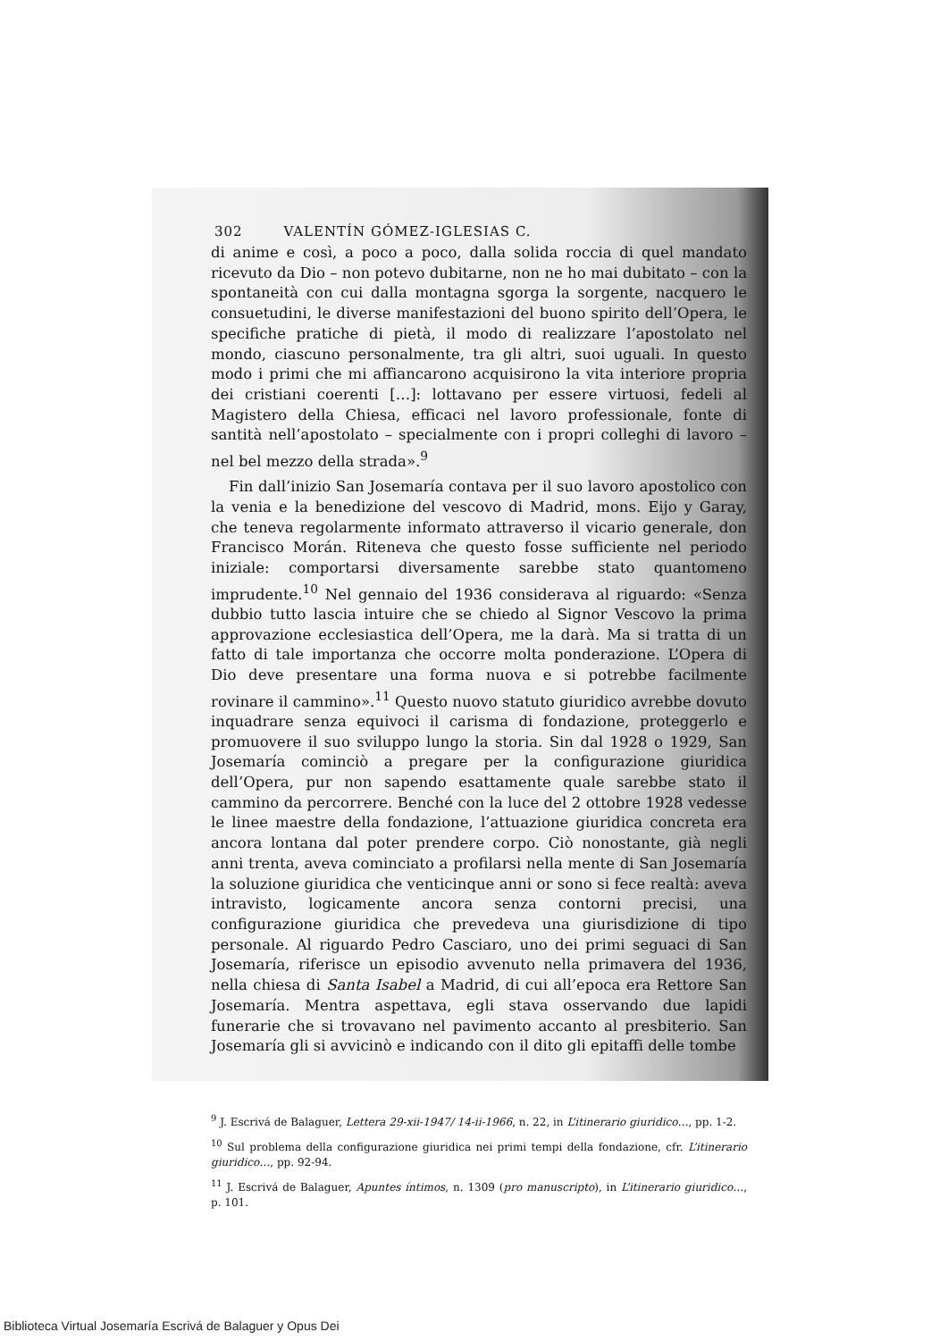302 VALENTÍN GÓMEZ-IGLESIAS C.
di anime e così, a poco a poco, dalla solida roccia di quel mandato ricevuto da Dio – non potevo dubitarne, non ne ho mai dubitato – con la spontaneità con cui dalla montagna sgorga la sorgente, nacquero le consuetudini, le diverse manifestazioni del buono spirito dell’Opera, le specifiche pratiche di pietà, il modo di realizzare l’apostolato nel mondo, ciascuno personalmente, tra gli altri, suoi uguali. In questo modo i primi che mi affiancarono acquisirono la vita interiore propria dei cristiani coerenti […]: lottavano per essere virtuosi, fedeli al Magistero della Chiesa, efficaci nel lavoro professionale, fonte di santità nell’apostolato – specialmente con i propri colleghi di lavoro – nel bel mezzo della strada».<sup>9</sup>
Fin dall’inizio San Josemaría contava per il suo lavoro apostolico con la venia e la benedizione del vescovo di Madrid, mons. Eijo y Garay, che teneva regolarmente informato attraverso il vicario generale, don Francisco Morán. Riteneva che questo fosse sufficiente nel periodo iniziale: comportarsi diversamente sarebbe stato quantomeno imprudente.<sup>10</sup> Nel gennaio del 1936 considerava al riguardo: «Senza dubbio tutto lascia intuire che se chiedo al Signor Vescovo la prima approvazione ecclesiastica dell’Opera, me la darà. Ma si tratta di un fatto di tale importanza che occorre molta ponderazione. L’Opera di Dio deve presentare una forma nuova e si potrebbe facilmente rovinare il cammino».<sup>11</sup> Questo nuovo statuto giuridico avrebbe dovuto inquadrare senza equivoci il carisma di fondazione, proteggerlo e promuovere il suo sviluppo lungo la storia. Sin dal 1928 o 1929, San Josemaría cominciò a pregare per la configurazione giuridica dell’Opera, pur non sapendo esattamente quale sarebbe stato il cammino da percorrere. Benché con la luce del 2 ottobre 1928 vedesse le linee maestre della fondazione, l’attuazione giuridica concreta era ancora lontana dal poter prendere corpo. Ciò nonostante, già negli anni trenta, aveva cominciato a profilarsi nella mente di San Josemaría la soluzione giuridica che venticinque anni or sono si fece realtà: aveva intravisto, logicamente ancora senza contorni precisi, una configurazione giuridica che prevedeva una giurisdizione di tipo personale. Al riguardo Pedro Casciaro, uno dei primi seguaci di San Josemaría, riferisce un episodio avvenuto nella primavera del 1936, nella chiesa di Santa Isabel a Madrid, di cui all’epoca era Rettore San Josemaría. Mentra aspettava, egli stava osservando due lapidi funerarie che si trovavano nel pavimento accanto al presbiterio. San Josemaría gli si avvicinò e indicando con il dito gli epitaffi delle tombe
<sup>9</sup> J. Escrivá de Balaguer, Lettera 29-xii-1947/ 14-ii-1966, n. 22, in L’itinerario giuridico…, pp. 1-2.
<sup>10</sup> Sul problema della configurazione giuridica nei primi tempi della fondazione, cfr. L’itinerario giuridico…, pp. 92-94.
<sup>11</sup> J. Escrivá de Balaguer, Apuntes íntimos, n. 1309 (pro manuscripto), in L’itinerario giuridico…, p. 101.
Biblioteca Virtual Josemaría Escrivá de Balaguer y Opus Dei